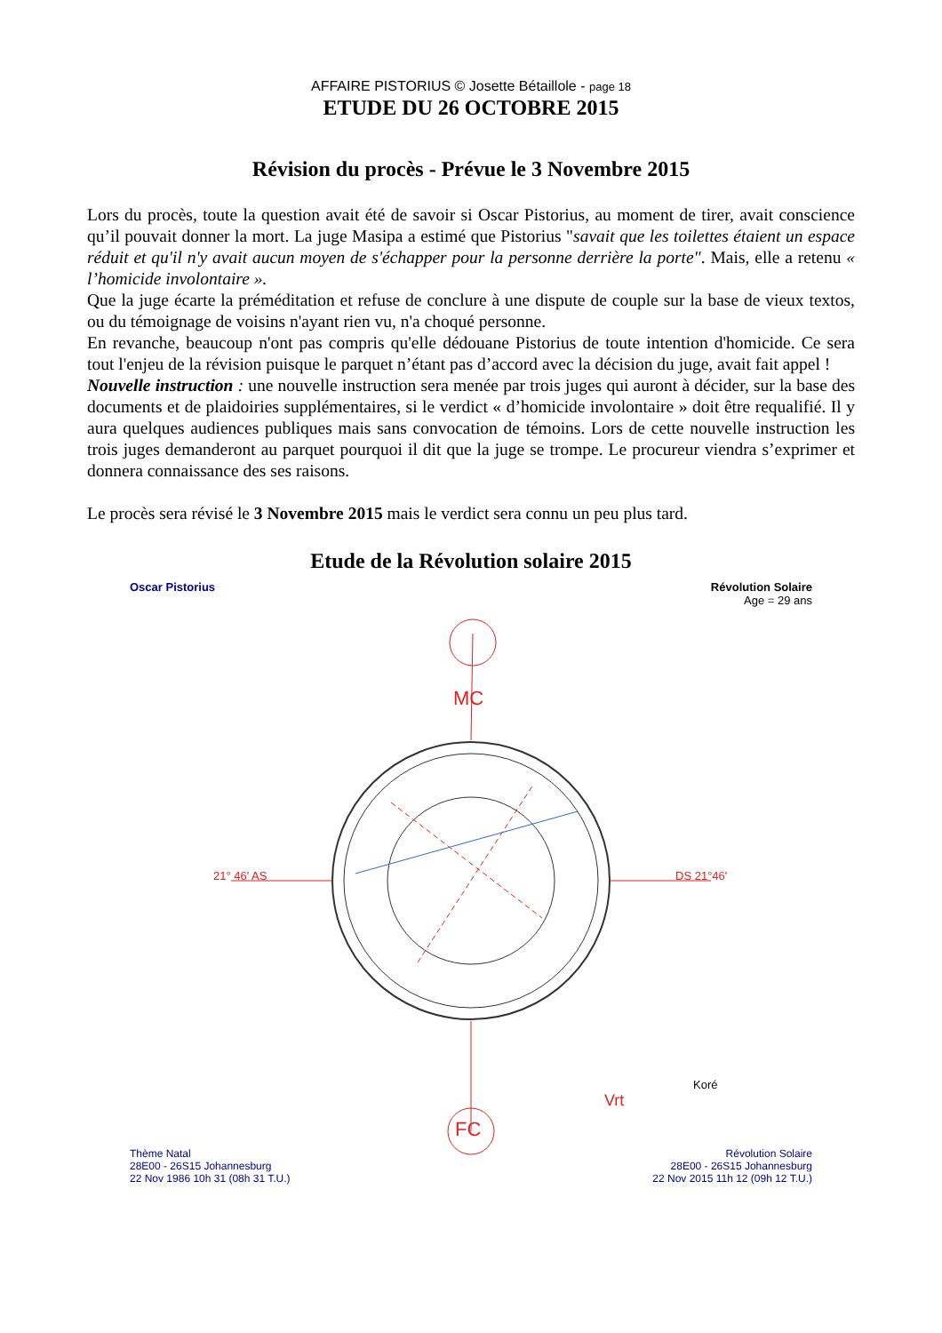AFFAIRE PISTORIUS © Josette Bétaillole - page 18
ETUDE DU 26 OCTOBRE 2015
Révision du procès - Prévue le 3 Novembre 2015
Lors du procès, toute la question avait été de savoir si Oscar Pistorius, au moment de tirer, avait conscience qu’il pouvait donner la mort. La juge Masipa a estimé que Pistorius "savait que les toilettes étaient un espace réduit et qu'il n'y avait aucun moyen de s'échapper pour la personne derrière la porte". Mais, elle a retenu « l’homicide involontaire ».
Que la juge écarte la préméditation et refuse de conclure à une dispute de couple sur la base de vieux textos, ou du témoignage de voisins n'ayant rien vu, n'a choqué personne.
En revanche, beaucoup n'ont pas compris qu'elle dédouane Pistorius de toute intention d'homicide. Ce sera tout l'enjeu de la révision puisque le parquet n’étant pas d’accord avec la décision du juge, avait fait appel !
Nouvelle instruction : une nouvelle instruction sera menée par trois juges qui auront à décider, sur la base des documents et de plaidoiries supplémentaires, si le verdict « d’homicide involontaire » doit être requalifié. Il y aura quelques audiences publiques mais sans convocation de témoins. Lors de cette nouvelle instruction les trois juges demanderont au parquet pourquoi il dit que la juge se trompe. Le procureur viendra s’exprimer et donnera connaissance des ses raisons.
Le procès sera révisé le 3 Novembre 2015 mais le verdict sera connu un peu plus tard.
Etude de la Révolution solaire 2015
Oscar Pistorius
Révolution Solaire
Age = 29 ans
MC
FC
21° 46' AS DS 21°46'
Koré
Vrt
Thème Natal
28E00 - 26S15 Johannesburg
22 Nov 1986 10h 31 (08h 31 T.U.)
Révolution Solaire
28E00 - 26S15 Johannesburg
22 Nov 2015 11h 12 (09h 12 T.U.)